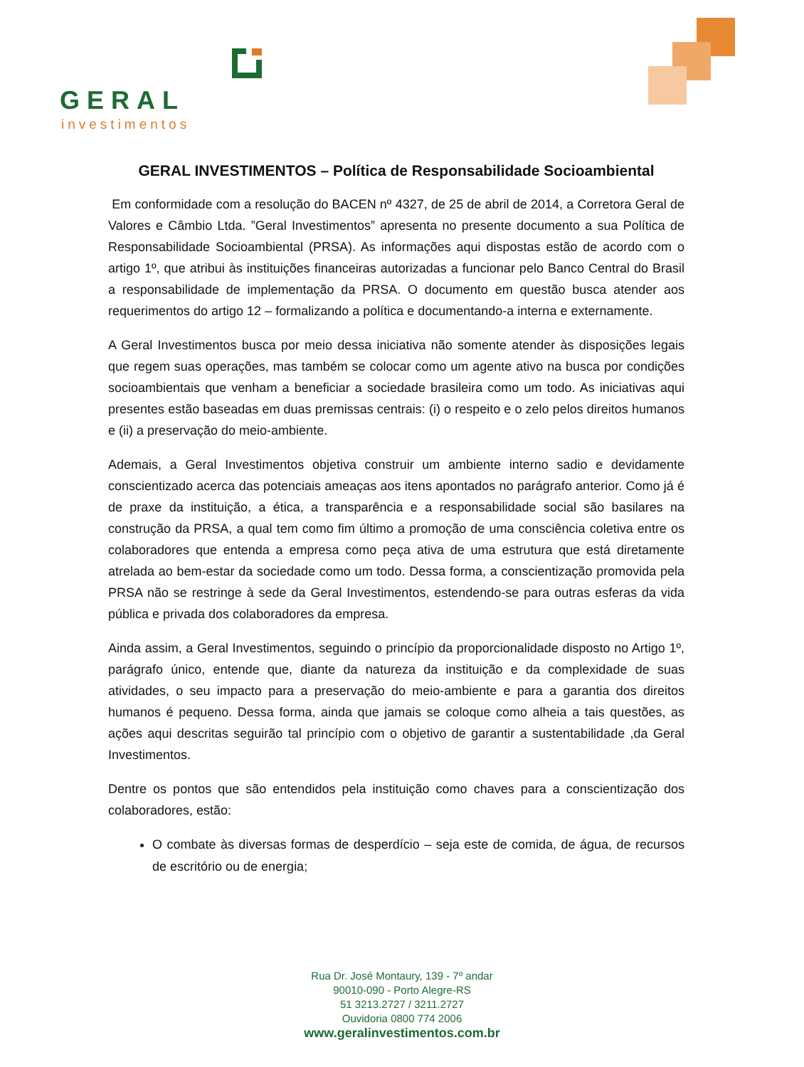GERAL
investimentos
GERAL INVESTIMENTOS – Política de Responsabilidade Socioambiental
Em conformidade com a resolução do BACEN nº 4327, de 25 de abril de 2014, a Corretora Geral de Valores e Câmbio Ltda. ”Geral Investimentos” apresenta no presente documento a sua Política de Responsabilidade Socioambiental (PRSA). As informações aqui dispostas estão de acordo com o artigo 1º, que atribui às instituições financeiras autorizadas a funcionar pelo Banco Central do Brasil a responsabilidade de implementação da PRSA. O documento em questão busca atender aos requerimentos do artigo 12 – formalizando a política e documentando-a interna e externamente.
A Geral Investimentos busca por meio dessa iniciativa não somente atender às disposições legais que regem suas operações, mas também se colocar como um agente ativo na busca por condições socioambientais que venham a beneficiar a sociedade brasileira como um todo. As iniciativas aqui presentes estão baseadas em duas premissas centrais: (i) o respeito e o zelo pelos direitos humanos e (ii) a preservação do meio-ambiente.
Ademais, a Geral Investimentos objetiva construir um ambiente interno sadio e devidamente conscientizado acerca das potenciais ameaças aos itens apontados no parágrafo anterior. Como já é de praxe da instituição, a ética, a transparência e a responsabilidade social são basilares na construção da PRSA, a qual tem como fim último a promoção de uma consciência coletiva entre os colaboradores que entenda a empresa como peça ativa de uma estrutura que está diretamente atrelada ao bem-estar da sociedade como um todo. Dessa forma, a conscientização promovida pela PRSA não se restringe à sede da Geral Investimentos, estendendo-se para outras esferas da vida pública e privada dos colaboradores da empresa.
Ainda assim, a Geral Investimentos, seguindo o princípio da proporcionalidade disposto no Artigo 1º, parágrafo único, entende que, diante da natureza da instituição e da complexidade de suas atividades, o seu impacto para a preservação do meio-ambiente e para a garantia dos direitos humanos é pequeno. Dessa forma, ainda que jamais se coloque como alheia a tais questões, as ações aqui descritas seguirão tal princípio com o objetivo de garantir a sustentabilidade ,da Geral Investimentos.
Dentre os pontos que são entendidos pela instituição como chaves para a conscientização dos colaboradores, estão:
O combate às diversas formas de desperdício – seja este de comida, de água, de recursos de escritório ou de energia;
Rua Dr. José Montaury, 139 - 7º andar
90010-090 - Porto Alegre-RS
51 3213.2727 / 3211.2727
Ouvidoria 0800 774 2006
www.geralinvestimentos.com.br